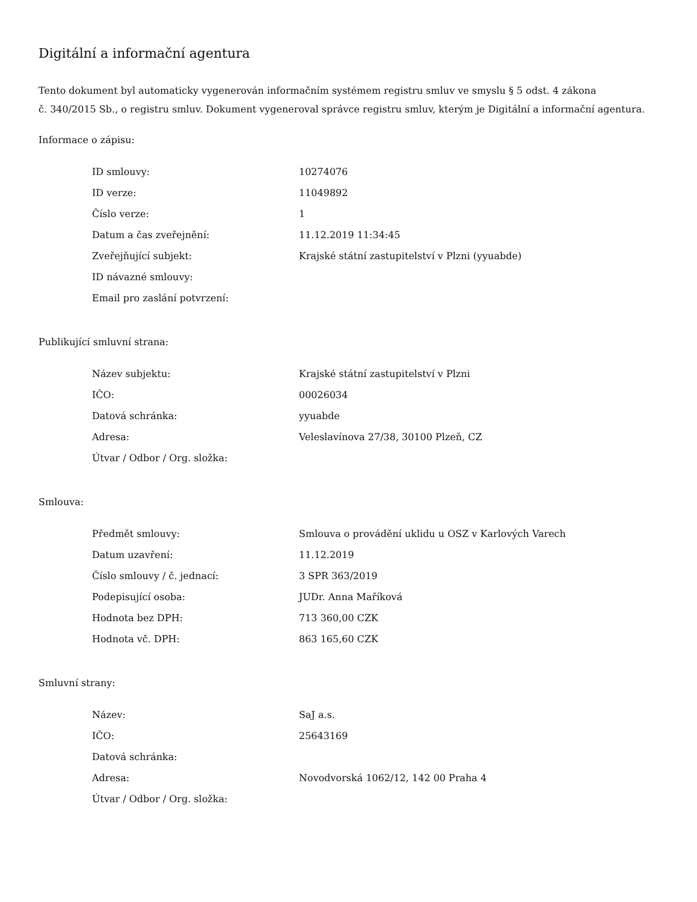Digitální a informační agentura
Tento dokument byl automaticky vygenerován informačním systémem registru smluv ve smyslu § 5 odst. 4 zákona
č. 340/2015 Sb., o registru smluv. Dokument vygeneroval správce registru smluv, kterým je Digitální a informační agentura.
Informace o zápisu:
| ID smlouvy: | 10274076 |
| ID verze: | 11049892 |
| Číslo verze: | 1 |
| Datum a čas zveřejnění: | 11.12.2019 11:34:45 |
| Zveřejňující subjekt: | Krajské státní zastupitelství v Plzni (yyuabde) |
| ID návazné smlouvy: | |
| Email pro zaslání potvrzení: | |
Publikující smluvní strana:
| Název subjektu: | Krajské státní zastupitelství v Plzni |
| IČO: | 00026034 |
| Datová schránka: | yyuabde |
| Adresa: | Veleslavínova 27/38, 30100 Plzeň, CZ |
| Útvar / Odbor / Org. složka: | |
Smlouva:
| Předmět smlouvy: | Smlouva o provádění uklidu u OSZ v Karlových Varech |
| Datum uzavření: | 11.12.2019 |
| Číslo smlouvy / č. jednací: | 3 SPR 363/2019 |
| Podepisující osoba: | JUDr. Anna Maříková |
| Hodnota bez DPH: | 713 360,00 CZK |
| Hodnota vč. DPH: | 863 165,60 CZK |
Smluvní strany:
| Název: | SaJ a.s. |
| IČO: | 25643169 |
| Datová schránka: | |
| Adresa: | Novodvorská 1062/12, 142 00 Praha 4 |
| Útvar / Odbor / Org. složka: | |